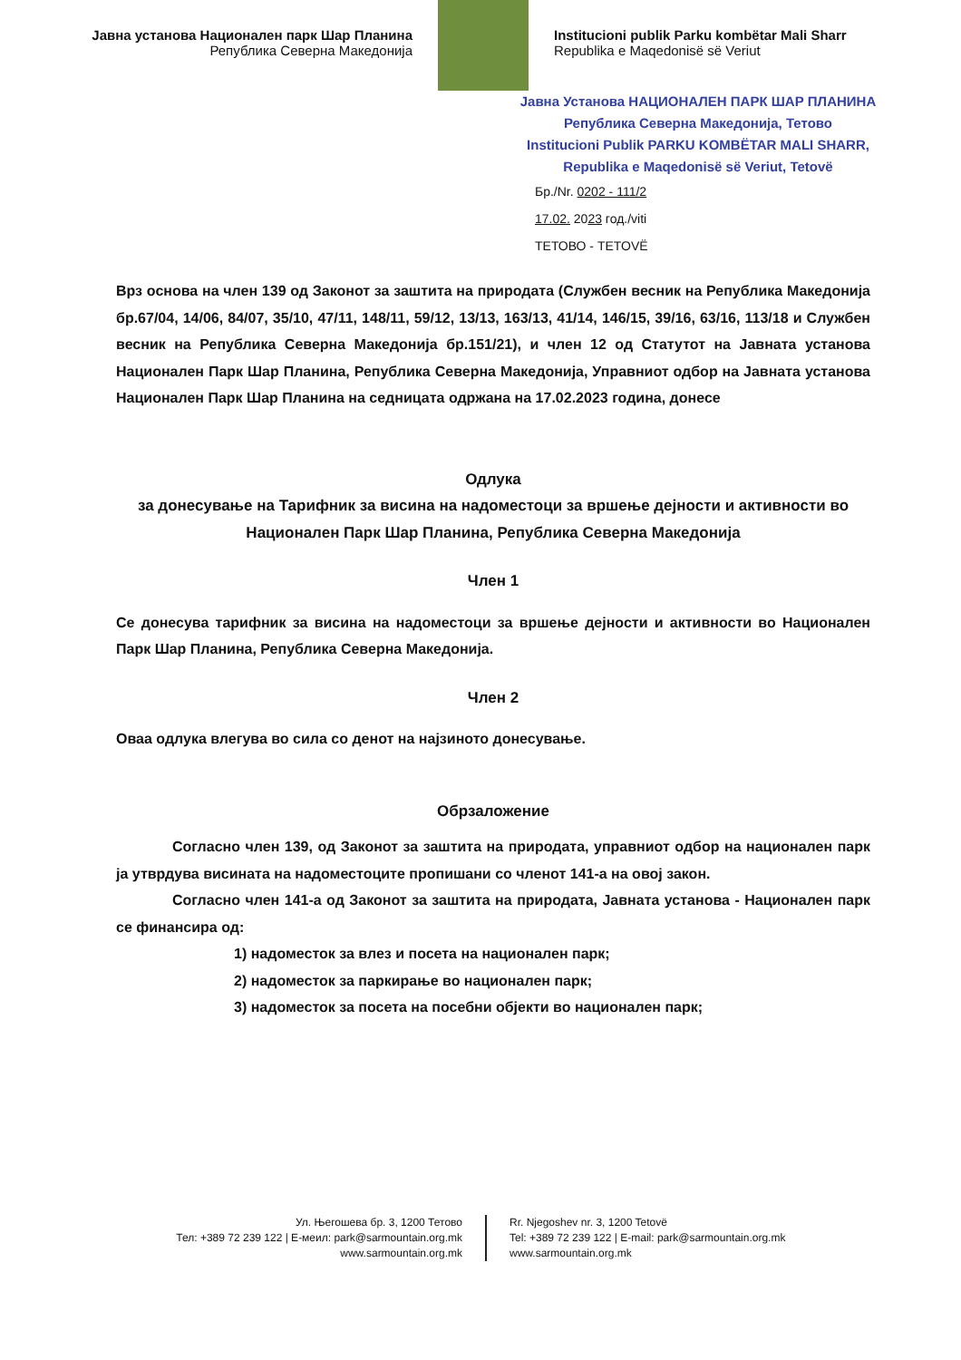Јавна установа Национален парк Шар Планина
Република Северна Македонија
Institucioni publik Parku kombëtar Mali Sharr
Republika e Maqedonisë së Veriut
Јавна Установа НАЦИОНАЛЕН ПАРК ШАР ПЛАНИНА
Република Северна Македонија, Тетово
Institucioni Publik PARKU KOMBËTAR MALI SHARR,
Republika e Maqedonisë së Veriut, Tetovë
Бр./Nr. 0202 - 111/2
17.02. 2023 год./viti
ТЕТОВО - TETOVË
Врз основа на член 139 од Законот за заштита на природата (Службен весник на Република Македонија бр.67/04, 14/06, 84/07, 35/10, 47/11, 148/11, 59/12, 13/13, 163/13, 41/14, 146/15, 39/16, 63/16, 113/18 и Службен весник на Република Северна Македонија бр.151/21), и член 12 од Статутот на Јавната установа Национален Парк Шар Планина, Република Северна Македонија, Управниот одбор на Јавната установа Национален Парк Шар Планина на седницата одржана на 17.02.2023 година, донесе
Одлука
за донесување на Тарифник за висина на надоместоци за вршење дејности и активности во Национален Парк Шар Планина, Република Северна Македонија
Член 1
Се донесува тарифник за висина на надоместоци за вршење дејности и активности во Национален Парк Шар Планина, Република Северна Македонија.
Член 2
Оваа одлука влегува во сила со денот на најзиното донесување.
Обрзаложение
Согласно член 139, од Законот за заштита на природата, управниот одбор на национален парк ја утврдува висината на надоместоците пропишани со членот 141-а на овој закон.
Согласно член 141-а од Законот за заштита на природата, Јавната установа - Национален парк се финансира од:
1) надоместок за влез и посета на национален парк;
2) надоместок за паркирање во национален парк;
3) надоместок за посета на посебни објекти во национален парк;
Ул. Његошева бр. 3, 1200 Тетово
Тел: +389 72 239 122 | Е-меил: park@sarmountain.org.mk
www.sarmountain.org.mk
Rr. Njegoshev nr. 3, 1200 Tetovë
Tel: +389 72 239 122 | E-mail: park@sarmountain.org.mk
www.sarmountain.org.mk